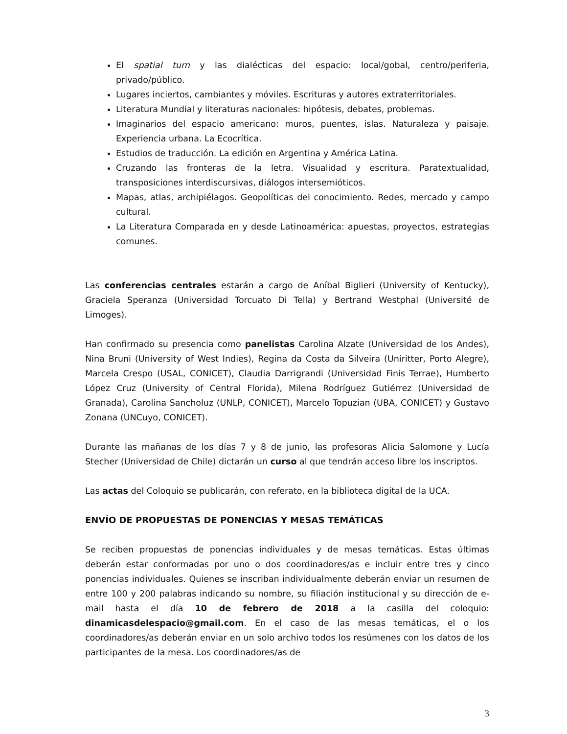El spatial turn y las dialécticas del espacio: local/gobal, centro/periferia, privado/público.
Lugares inciertos, cambiantes y móviles. Escrituras y autores extraterritoriales.
Literatura Mundial y literaturas nacionales: hipótesis, debates, problemas.
Imaginarios del espacio americano: muros, puentes, islas. Naturaleza y paisaje. Experiencia urbana. La Ecocrítica.
Estudios de traducción. La edición en Argentina y América Latina.
Cruzando las fronteras de la letra. Visualidad y escritura. Paratextualidad, transposiciones interdiscursivas, diálogos intersemióticos.
Mapas, atlas, archipiélagos. Geopolíticas del conocimiento. Redes, mercado y campo cultural.
La Literatura Comparada en y desde Latinoamérica: apuestas, proyectos, estrategias comunes.
Las conferencias centrales estarán a cargo de Aníbal Biglieri (University of Kentucky), Graciela Speranza (Universidad Torcuato Di Tella) y Bertrand Westphal (Université de Limoges).
Han confirmado su presencia como panelistas Carolina Alzate (Universidad de los Andes), Nina Bruni (University of West Indies), Regina da Costa da Silveira (Uniritter, Porto Alegre), Marcela Crespo (USAL, CONICET), Claudia Darrigrandi (Universidad Finis Terrae), Humberto López Cruz (University of Central Florida), Milena Rodríguez Gutiérrez (Universidad de Granada), Carolina Sancholuz (UNLP, CONICET), Marcelo Topuzian (UBA, CONICET) y Gustavo Zonana (UNCuyo, CONICET).
Durante las mañanas de los días 7 y 8 de junio, las profesoras Alicia Salomone y Lucía Stecher (Universidad de Chile) dictarán un curso al que tendrán acceso libre los inscriptos.
Las actas del Coloquio se publicarán, con referato, en la biblioteca digital de la UCA.
ENVÍO DE PROPUESTAS DE PONENCIAS Y MESAS TEMÁTICAS
Se reciben propuestas de ponencias individuales y de mesas temáticas. Estas últimas deberán estar conformadas por uno o dos coordinadores/as e incluir entre tres y cinco ponencias individuales. Quienes se inscriban individualmente deberán enviar un resumen de entre 100 y 200 palabras indicando su nombre, su filiación institucional y su dirección de e-mail hasta el día 10 de febrero de 2018 a la casilla del coloquio: dinamicasdelespacio@gmail.com. En el caso de las mesas temáticas, el o los coordinadores/as deberán enviar en un solo archivo todos los resúmenes con los datos de los participantes de la mesa. Los coordinadores/as de
3